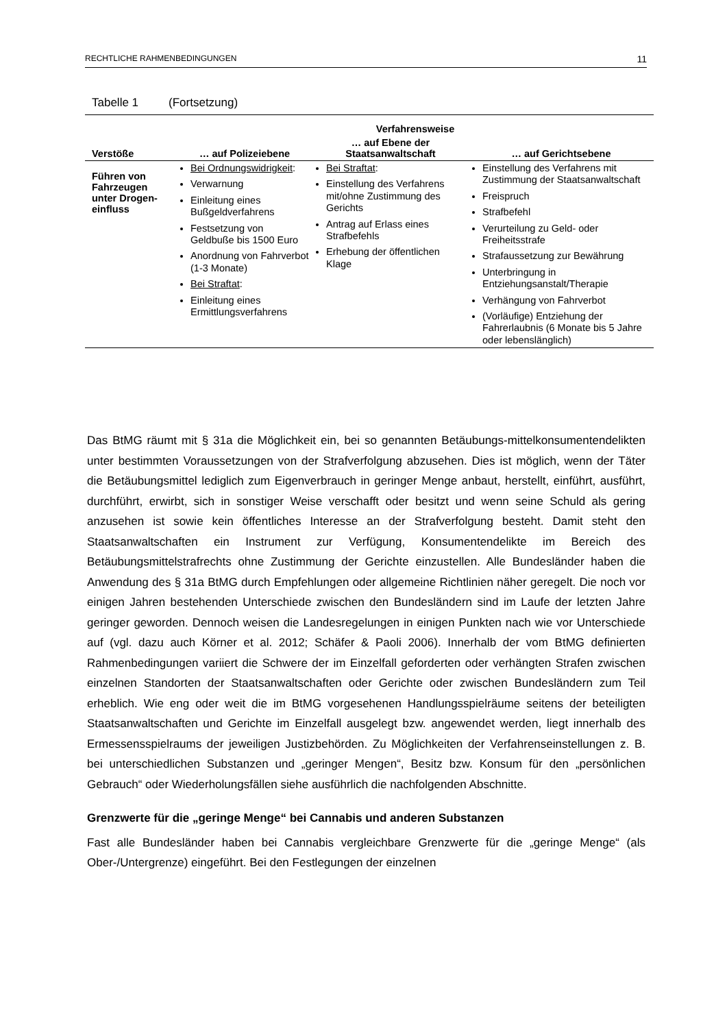RECHTLICHE RAHMENBEDINGUNGEN 11
Tabelle 1 (Fortsetzung)
| | Verfahrensweise | | |
| --- | --- | --- | --- |
| Verstöße | … auf Polizeiebene | … auf Ebene der Staatsanwaltschaft | … auf Gerichtsebene |
| Führen von Fahrzeugen unter Drogen-einfluss | Bei Ordnungswidrigkeit : Verwarnung Einleitung eines Bußgeldverfahrens Festsetzung von Geldbuße bis 1500 Euro Anordnung von Fahrverbot (1-3 Monate) Bei Straftat : Einleitung eines Ermittlungsverfahrens | Bei Straftat : Einstellung des Verfahrens mit/ohne Zustimmung des Gerichts Antrag auf Erlass eines Strafbefehls Erhebung der öffentlichen Klage | Einstellung des Verfahrens mit Zustimmung der Staatsanwaltschaft Freispruch Strafbefehl Verurteilung zu Geld- oder Freiheitsstrafe Strafaussetzung zur Bewährung Unterbringung in Entziehungsanstalt/Therapie Verhängung von Fahrverbot (Vorläufige) Entziehung der Fahrerlaubnis (6 Monate bis 5 Jahre oder lebenslänglich) |
Das BtMG räumt mit § 31a die Möglichkeit ein, bei so genannten Betäubungs-mittelkonsumentendelikten unter bestimmten Voraussetzungen von der Strafverfolgung abzusehen. Dies ist möglich, wenn der Täter die Betäubungsmittel lediglich zum Eigenverbrauch in geringer Menge anbaut, herstellt, einführt, ausführt, durchführt, erwirbt, sich in sonstiger Weise verschafft oder besitzt und wenn seine Schuld als gering anzusehen ist sowie kein öffentliches Interesse an der Strafverfolgung besteht. Damit steht den Staatsanwaltschaften ein Instrument zur Verfügung, Konsumentendelikte im Bereich des Betäubungsmittelstrafrechts ohne Zustimmung der Gerichte einzustellen. Alle Bundesländer haben die Anwendung des § 31a BtMG durch Empfehlungen oder allgemeine Richtlinien näher geregelt. Die noch vor einigen Jahren bestehenden Unterschiede zwischen den Bundesländern sind im Laufe der letzten Jahre geringer geworden. Dennoch weisen die Landesregelungen in einigen Punkten nach wie vor Unterschiede auf (vgl. dazu auch Körner et al. 2012; Schäfer & Paoli 2006). Innerhalb der vom BtMG definierten Rahmenbedingungen variiert die Schwere der im Einzelfall geforderten oder verhängten Strafen zwischen einzelnen Standorten der Staatsanwaltschaften oder Gerichte oder zwischen Bundesländern zum Teil erheblich. Wie eng oder weit die im BtMG vorgesehenen Handlungsspielräume seitens der beteiligten Staatsanwaltschaften und Gerichte im Einzelfall ausgelegt bzw. angewendet werden, liegt innerhalb des Ermessensspielraums der jeweiligen Justizbehörden. Zu Möglichkeiten der Verfahrenseinstellungen z. B. bei unterschiedlichen Substanzen und „geringer Mengen“, Besitz bzw. Konsum für den „persönlichen Gebrauch“ oder Wiederholungsfällen siehe ausführlich die nachfolgenden Abschnitte.
Grenzwerte für die „geringe Menge“ bei Cannabis und anderen Substanzen
Fast alle Bundesländer haben bei Cannabis vergleichbare Grenzwerte für die „geringe Menge“ (als Ober-/Untergrenze) eingeführt. Bei den Festlegungen der einzelnen